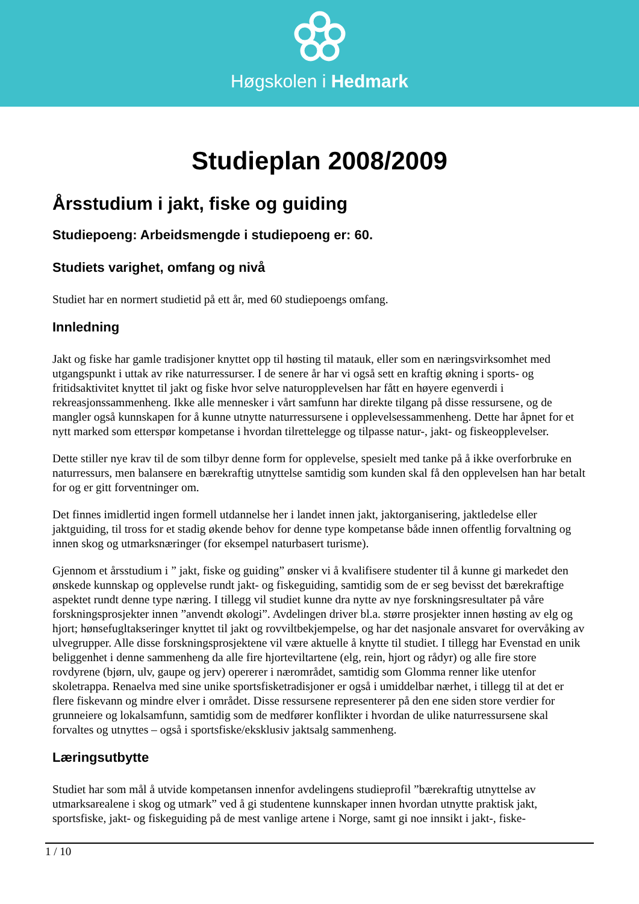Høgskolen i Hedmark
Studieplan 2008/2009
Årsstudium i jakt, fiske og guiding
Studiepoeng: Arbeidsmengde i studiepoeng er: 60.
Studiets varighet, omfang og nivå
Studiet har en normert studietid på ett år, med 60 studiepoengs omfang.
Innledning
Jakt og fiske har gamle tradisjoner knyttet opp til høsting til matauk, eller som en næringsvirksomhet med utgangspunkt i uttak av rike naturressurser. I de senere år har vi også sett en kraftig økning i sports- og fritidsaktivitet knyttet til jakt og fiske hvor selve naturopplevelsen har fått en høyere egenverdi i rekreasjonssammenheng. Ikke alle mennesker i vårt samfunn har direkte tilgang på disse ressursene, og de mangler også kunnskapen for å kunne utnytte naturressursene i opplevelsessammenheng. Dette har åpnet for et nytt marked som etterspør kompetanse i hvordan tilrettelegge og tilpasse natur-, jakt- og fiskeopplevelser.
Dette stiller nye krav til de som tilbyr denne form for opplevelse, spesielt med tanke på å ikke overforbruke en naturressurs, men balansere en bærekraftig utnyttelse samtidig som kunden skal få den opplevelsen han har betalt for og er gitt forventninger om.
Det finnes imidlertid ingen formell utdannelse her i landet innen jakt, jaktorganisering, jaktledelse eller jaktguiding, til tross for et stadig økende behov for denne type kompetanse både innen offentlig forvaltning og innen skog og utmarksnæringer (for eksempel naturbasert turisme).
Gjennom et årsstudium i ” jakt, fiske og guiding” ønsker vi å kvalifisere studenter til å kunne gi markedet den ønskede kunnskap og opplevelse rundt jakt- og fiskeguiding, samtidig som de er seg bevisst det bærekraftige aspektet rundt denne type næring. I tillegg vil studiet kunne dra nytte av nye forskningsresultater på våre forskningsprosjekter innen ”anvendt økologi”. Avdelingen driver bl.a. større prosjekter innen høsting av elg og hjort; hønsefugltakseringer knyttet til jakt og rovviltbekjempelse, og har det nasjonale ansvaret for overvåking av ulvegrupper. Alle disse forskningsprosjektene vil være aktuelle å knytte til studiet. I tillegg har Evenstad en unik beliggenhet i denne sammenheng da alle fire hjorteviltartene (elg, rein, hjort og rådyr) og alle fire store rovdyrene (bjørn, ulv, gaupe og jerv) opererer i nærområdet, samtidig som Glomma renner like utenfor skoletrappa. Renaelva med sine unike sportsfisketradisjoner er også i umiddelbar nærhet, i tillegg til at det er flere fiskevann og mindre elver i området. Disse ressursene representerer på den ene siden store verdier for grunneiere og lokalsamfunn, samtidig som de medfører konflikter i hvordan de ulike naturressursene skal forvaltes og utnyttes – også i sportsfiske/eksklusiv jaktsalg sammenheng.
Læringsutbytte
Studiet har som mål å utvide kompetansen innenfor avdelingens studieprofil ”bærekraftig utnyttelse av utmarksarealene i skog og utmark” ved å gi studentene kunnskaper innen hvordan utnytte praktisk jakt, sportsfiske, jakt- og fiskeguiding på de mest vanlige artene i Norge, samt gi noe innsikt i jakt-, fiske-
1 / 10